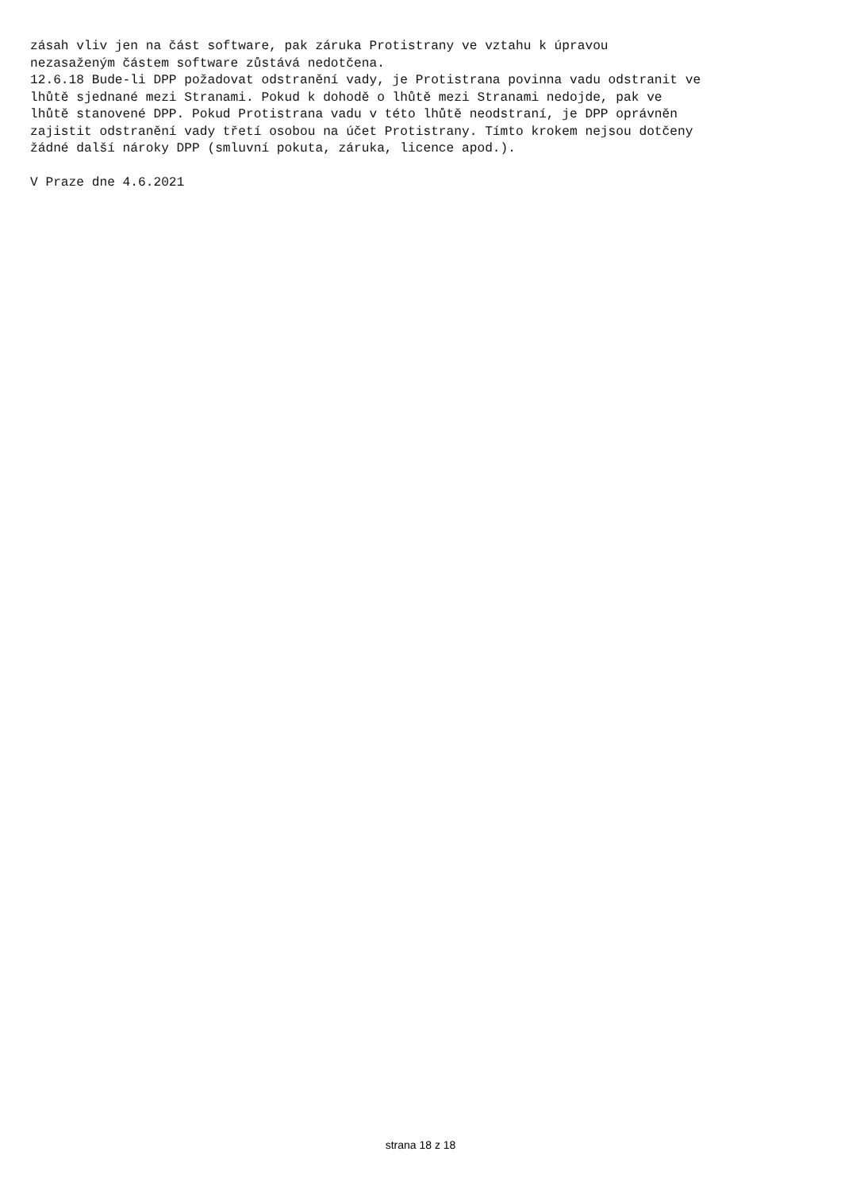zásah vliv jen na část software, pak záruka Protistrany ve vztahu k úpravou nezasaženým částem software zůstává nedotčena. 12.6.18 Bude-li DPP požadovat odstranění vady, je Protistrana povinna vadu odstranit ve lhůtě sjednané mezi Stranami. Pokud k dohodě o lhůtě mezi Stranami nedojde, pak ve lhůtě stanovené DPP. Pokud Protistrana vadu v této lhůtě neodstraní, je DPP oprávněn zajistit odstranění vady třetí osobou na účet Protistrany. Tímto krokem nejsou dotčeny žádné další nároky DPP (smluvní pokuta, záruka, licence apod.).
V Praze dne 4.6.2021
strana 18 z 18